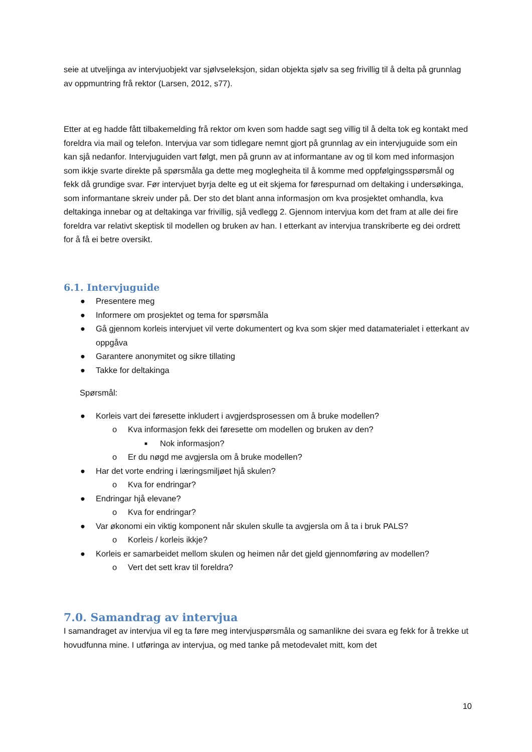seie at utveljinga av intervjuobjekt var sjølvseleksjon, sidan objekta sjølv sa seg frivillig til å delta på grunnlag av oppmuntring frå rektor (Larsen, 2012, s77).
Etter at eg hadde fått tilbakemelding frå rektor om kven som hadde sagt seg villig til å delta tok eg kontakt med foreldra via mail og telefon. Intervjua var som tidlegare nemnt gjort på grunnlag av ein intervjuguide som ein kan sjå nedanfor. Intervjuguiden vart følgt, men på grunn av at informantane av og til kom med informasjon som ikkje svarte direkte på spørsmåla ga dette meg moglegheita til å komme med oppfølgingsspørsmål og fekk då grundige svar. Før intervjuet byrja delte eg ut eit skjema for førespurnad om deltaking i undersøkinga, som informantane skreiv under på. Der sto det blant anna informasjon om kva prosjektet omhandla, kva deltakinga innebar og at deltakinga var frivillig, sjå vedlegg 2. Gjennom intervjua kom det fram at alle dei fire foreldra var relativt skeptisk til modellen og bruken av han. I etterkant av intervjua transkriberte eg dei ordrett for å få ei betre oversikt.
6.1. Intervjuguide
● Presentere meg
● Informere om prosjektet og tema for spørsmåla
● Gå gjennom korleis intervjuet vil verte dokumentert og kva som skjer med datamaterialet i etterkant av oppgåva
● Garantere anonymitet og sikre tillating
● Takke for deltakinga
Spørsmål:
● Korleis vart dei føresette inkludert i avgjerdsprosessen om å bruke modellen?
o Kva informasjon fekk dei føresette om modellen og bruken av den?
■ Nok informasjon?
o Er du nøgd me avgjersla om å bruke modellen?
● Har det vorte endring i læringsmiljøet hjå skulen?
o Kva for endringar?
● Endringar hjå elevane?
o Kva for endringar?
● Var økonomi ein viktig komponent når skulen skulle ta avgjersla om å ta i bruk PALS?
o Korleis / korleis ikkje?
● Korleis er samarbeidet mellom skulen og heimen når det gjeld gjennomføring av modellen?
o Vert det sett krav til foreldra?
7.0. Samandrag av intervjua
I samandraget av intervjua vil eg ta føre meg intervjuspørsmåla og samanlikne dei svara eg fekk for å trekke ut hovudfunna mine. I utføringa av intervjua, og med tanke på metodevalet mitt, kom det
10